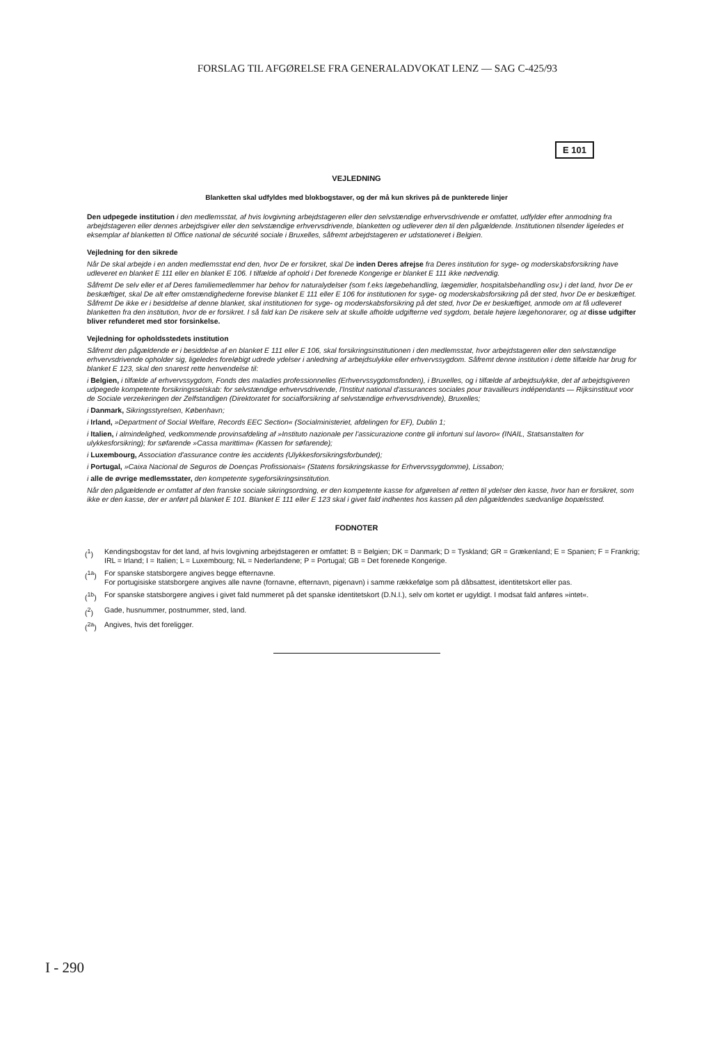FORSLAG TIL AFGØRELSE FRA GENERALADVOKAT LENZ — SAG C-425/93
E 101
VEJLEDNING
Blanketten skal udfyldes med blokbogstaver, og der må kun skrives på de punkterede linjer
Den udpegede institution i den medlemsstat, af hvis lovgivning arbejdstageren eller den selvstændige erhvervsdrivende er omfattet, udfylder efter anmodning fra arbejdstageren eller dennes arbejdsgiver eller den selvstændige erhvervsdrivende, blanketten og udleverer den til den pågældende. Institutionen tilsender ligeledes et eksemplar af blanketten til Office national de sécurité sociale i Bruxelles, såfremt arbejdstageren er udstationeret i Belgien.
Vejledning for den sikrede
Når De skal arbejde i en anden medlemsstat end den, hvor De er forsikret, skal De inden Deres afrejse fra Deres institution for syge- og moderskabsforsikring have udleveret en blanket E 111 eller en blanket E 106. I tilfælde af ophold i Det forenede Kongerige er blanket E 111 ikke nødvendig.
Såfremt De selv eller et af Deres familiemedlemmer har behov for naturalydelser (som f.eks lægebehandling, lægemidler, hospitalsbehandling osv.) i det land, hvor De er beskæftiget, skal De alt efter omstændighederne forevise blanket E 111 eller E 106 for institutionen for syge- og moderskabsforsikring på det sted, hvor De er beskæftiget. Såfremt De ikke er i besiddelse af denne blanket, skal institutionen for syge- og moderskabsforsikring på det sted, hvor De er beskæftiget, anmode om at få udleveret blanketten fra den institution, hvor de er forsikret. I så fald kan De risikere selv at skulle afholde udgifterne ved sygdom, betale højere lægehonorarer, og at disse udgifter bliver refunderet med stor forsinkelse.
Vejledning for opholdsstedets institution
Såfremt den pågældende er i besiddelse af en blanket E 111 eller E 106, skal forsikringsinstitutionen i den medlemsstat, hvor arbejdstageren eller den selvstændige erhvervsdrivende opholder sig, ligeledes foreløbigt udrede ydelser i anledning af arbejdsulykke eller erhvervssygdom. Såfremt denne institution i dette tilfælde har brug for blanket E 123, skal den snarest rette henvendelse til:
i Belgien, i tilfælde af erhvervssygdom, Fonds des maladies professionnelles (Erhvervssygdomsfonden), i Bruxelles, og i tilfælde af arbejdsulykke, det af arbejdsgiveren udpegede kompetente forsikringsselskab: for selvstændige erhvervsdrivende, l'Institut national d'assurances sociales pour travailleurs indépendants — Rijksinstituut voor de Sociale verzekeringen der Zelfstandigen (Direktoratet for socialforsikring af selvstændige erhvervsdrivende), Bruxelles;
i Danmark, Sikringsstyrelsen, København;
i Irland, »Department of Social Welfare, Records EEC Section« (Socialministeriet, afdelingen for EF), Dublin 1;
i Italien, i almindelighed, vedkommende provinsafdeling af »Instituto nazionale per l'assicurazione contre gli infortuni sul lavoro« (INAIL, Statsanstalten for ulykkesforsikring); for søfarende »Cassa marittima« (Kassen for søfarende);
i Luxembourg, Association d'assurance contre les accidents (Ulykkesforsikringsforbundet);
i Portugal, »Caixa Nacional de Seguros de Doenças Profissionais« (Statens forsikringskasse for Erhvervssygdomme), Lissabon;
i alle de øvrige medlemsstater, den kompetente sygeforsikringsinstitution.
Når den pågældende er omfattet af den franske sociale sikringsordning, er den kompetente kasse for afgørelsen af retten til ydelser den kasse, hvor han er forsikret, som ikke er den kasse, der er anført på blanket E 101. Blanket E 111 eller E 123 skal i givet fald indhentes hos kassen på den pågældendes sædvanlige bopælssted.
FODNOTER
(<sup>1</sup>) Kendingsbogstav for det land, af hvis lovgivning arbejdstageren er omfattet: B = Belgien; DK = Danmark; D = Tyskland; GR = Grækenland; E = Spanien; F = Frankrig; IRL = Irland; I = Italien; L = Luxembourg; NL = Nederlandene; P = Portugal; GB = Det forenede Kongerige.
(<sup>1a</sup>) For spanske statsborgere angives begge efternavne.
For portugisiske statsborgere angives alle navne (fornavne, efternavn, pigenavn) i samme rækkefølge som på dåbsattest, identitetskort eller pas.
(<sup>1b</sup>) For spanske statsborgere angives i givet fald nummeret på det spanske identitetskort (D.N.I.), selv om kortet er ugyldigt. I modsat fald anføres »intet«.
(<sup>2</sup>) Gade, husnummer, postnummer, sted, land.
(<sup>2a</sup>) Angives, hvis det foreligger.
I - 290